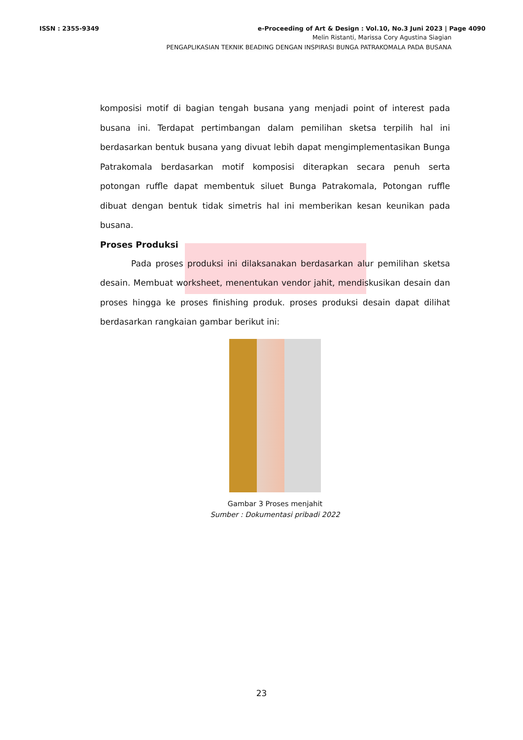ISSN : 2355-9349 e-Proceeding of Art & Design : Vol.10, No.3 Juni 2023 | Page 4090
Melin Ristanti, Marissa Cory Agustina Siagian
PENGAPLIKASIAN TEKNIK BEADING DENGAN INSPIRASI BUNGA PATRAKOMALA PADA BUSANA
komposisi motif di bagian tengah busana yang menjadi point of interest pada busana ini. Terdapat pertimbangan dalam pemilihan sketsa terpilih hal ini berdasarkan bentuk busana yang divuat lebih dapat mengimplementasikan Bunga Patrakomala berdasarkan motif komposisi diterapkan secara penuh serta potongan ruffle dapat membentuk siluet Bunga Patrakomala, Potongan ruffle dibuat dengan bentuk tidak simetris hal ini memberikan kesan keunikan pada busana.
Proses Produksi
Pada proses produksi ini dilaksanakan berdasarkan alur pemilihan sketsa desain. Membuat worksheet, menentukan vendor jahit, mendiskusikan desain dan proses hingga ke proses finishing produk. proses produksi desain dapat dilihat berdasarkan rangkaian gambar berikut ini:
Gambar 3 Proses menjahit
Sumber : Dokumentasi pribadi 2022
23